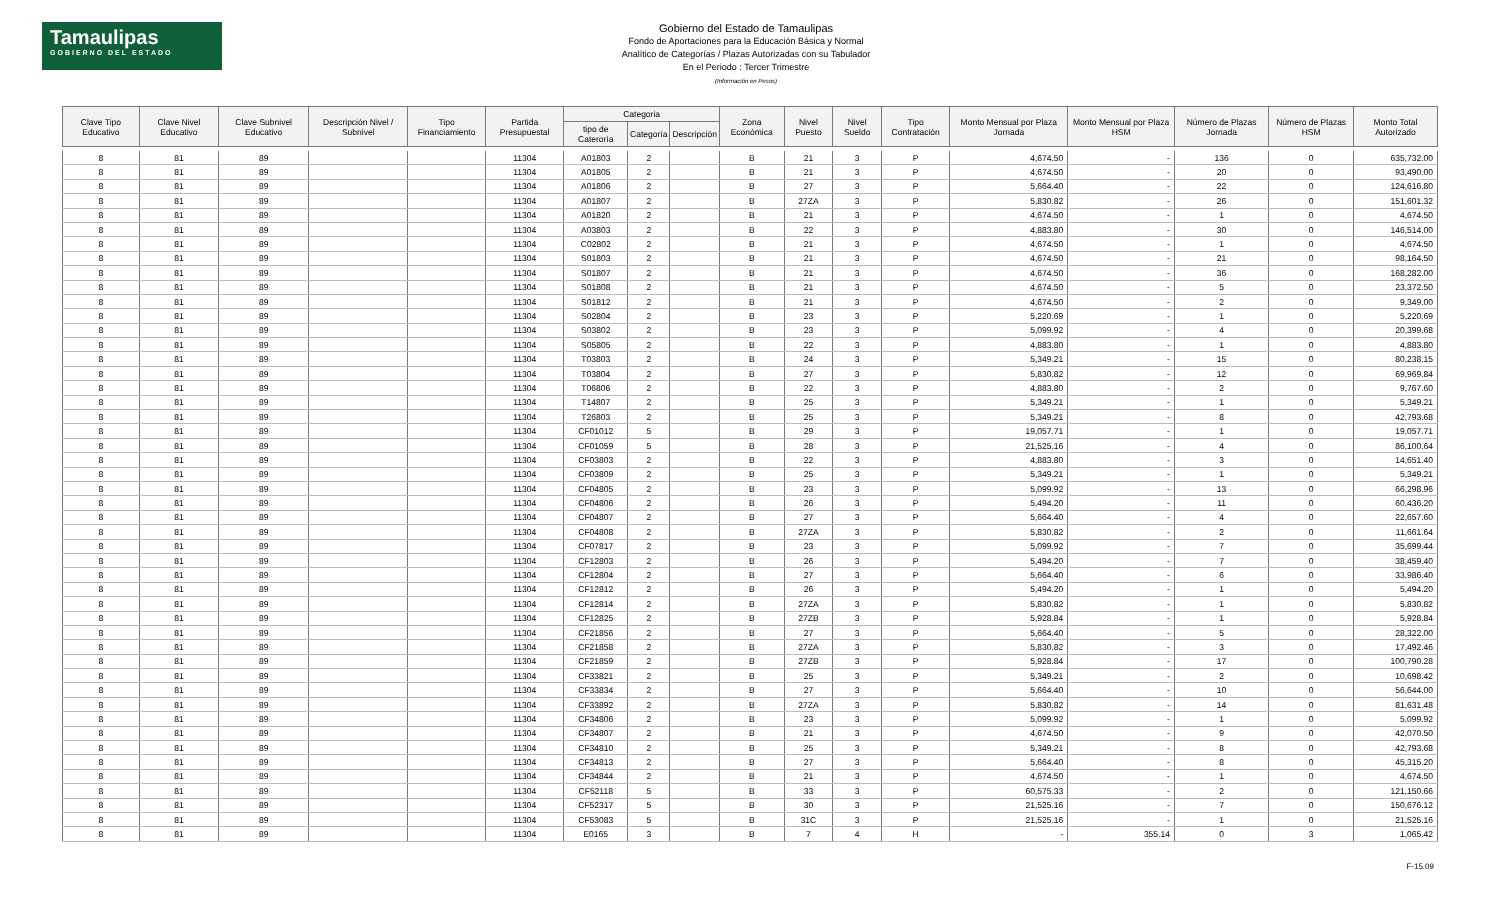Tamaulipas
GOBIERNO DEL ESTADO
Gobierno del Estado de Tamaulipas
Fondo de Aportaciones para la Educación Básica y Normal
Analítico de Categorías / Plazas Autorizadas con su Tabulador
En el Periodo : Tercer Trimestre
(Información en Pesos)
| Clave Tipo Educativo | Clave Nivel Educativo | Clave Subnivel Educativo | Descripción Nivel / Subnivel | Tipo Financiamiento | Partida Presupuestal | Categoria | | | Zona Económica | Nivel Puesto | Nivel Sueldo | Tipo Contratación | Monto Mensual por Plaza Jornada | Monto Mensual por Plaza HSM | Número de Plazas Jornada | Número de Plazas HSM | Monto Total Autorizado |
| --- | --- | --- | --- | --- | --- | --- | --- | --- | --- | --- | --- | --- | --- | --- | --- | --- | --- |
| | | | | | | tipo de Cateroría | Categoría | Descripción | | | | | | | | | |
| 8 | 81 | 89 | | | 11304 | A01803 | 2 | | B | 21 | 3 | P | 4,674.50 | - | 136 | 0 | 635,732.00 |
| 8 | 81 | 89 | | | 11304 | A01805 | 2 | | B | 21 | 3 | P | 4,674.50 | - | 20 | 0 | 93,490.00 |
| 8 | 81 | 89 | | | 11304 | A01806 | 2 | | B | 27 | 3 | P | 5,664.40 | - | 22 | 0 | 124,616.80 |
| 8 | 81 | 89 | | | 11304 | A01807 | 2 | | B | 27ZA | 3 | P | 5,830.82 | - | 26 | 0 | 151,601.32 |
| 8 | 81 | 89 | | | 11304 | A01820 | 2 | | B | 21 | 3 | P | 4,674.50 | - | 1 | 0 | 4,674.50 |
| 8 | 81 | 89 | | | 11304 | A03803 | 2 | | B | 22 | 3 | P | 4,883.80 | - | 30 | 0 | 146,514.00 |
| 8 | 81 | 89 | | | 11304 | C02802 | 2 | | B | 21 | 3 | P | 4,674.50 | - | 1 | 0 | 4,674.50 |
| 8 | 81 | 89 | | | 11304 | S01803 | 2 | | B | 21 | 3 | P | 4,674.50 | - | 21 | 0 | 98,164.50 |
| 8 | 81 | 89 | | | 11304 | S01807 | 2 | | B | 21 | 3 | P | 4,674.50 | - | 36 | 0 | 168,282.00 |
| 8 | 81 | 89 | | | 11304 | S01808 | 2 | | B | 21 | 3 | P | 4,674.50 | - | 5 | 0 | 23,372.50 |
| 8 | 81 | 89 | | | 11304 | S01812 | 2 | | B | 21 | 3 | P | 4,674.50 | - | 2 | 0 | 9,349.00 |
| 8 | 81 | 89 | | | 11304 | S02804 | 2 | | B | 23 | 3 | P | 5,220.69 | - | 1 | 0 | 5,220.69 |
| 8 | 81 | 89 | | | 11304 | S03802 | 2 | | B | 23 | 3 | P | 5,099.92 | - | 4 | 0 | 20,399.68 |
| 8 | 81 | 89 | | | 11304 | S05805 | 2 | | B | 22 | 3 | P | 4,883.80 | - | 1 | 0 | 4,883.80 |
| 8 | 81 | 89 | | | 11304 | T03803 | 2 | | B | 24 | 3 | P | 5,349.21 | - | 15 | 0 | 80,238.15 |
| 8 | 81 | 89 | | | 11304 | T03804 | 2 | | B | 27 | 3 | P | 5,830.82 | - | 12 | 0 | 69,969.84 |
| 8 | 81 | 89 | | | 11304 | T06806 | 2 | | B | 22 | 3 | P | 4,883.80 | - | 2 | 0 | 9,767.60 |
| 8 | 81 | 89 | | | 11304 | T14807 | 2 | | B | 25 | 3 | P | 5,349.21 | - | 1 | 0 | 5,349.21 |
| 8 | 81 | 89 | | | 11304 | T26803 | 2 | | B | 25 | 3 | P | 5,349.21 | - | 8 | 0 | 42,793.68 |
| 8 | 81 | 89 | | | 11304 | CF01012 | 5 | | B | 29 | 3 | P | 19,057.71 | - | 1 | 0 | 19,057.71 |
| 8 | 81 | 89 | | | 11304 | CF01059 | 5 | | B | 28 | 3 | P | 21,525.16 | - | 4 | 0 | 86,100.64 |
| 8 | 81 | 89 | | | 11304 | CF03803 | 2 | | B | 22 | 3 | P | 4,883.80 | - | 3 | 0 | 14,651.40 |
| 8 | 81 | 89 | | | 11304 | CF03809 | 2 | | B | 25 | 3 | P | 5,349.21 | - | 1 | 0 | 5,349.21 |
| 8 | 81 | 89 | | | 11304 | CF04805 | 2 | | B | 23 | 3 | P | 5,099.92 | - | 13 | 0 | 66,298.96 |
| 8 | 81 | 89 | | | 11304 | CF04806 | 2 | | B | 26 | 3 | P | 5,494.20 | - | 11 | 0 | 60,436.20 |
| 8 | 81 | 89 | | | 11304 | CF04807 | 2 | | B | 27 | 3 | P | 5,664.40 | - | 4 | 0 | 22,657.60 |
| 8 | 81 | 89 | | | 11304 | CF04808 | 2 | | B | 27ZA | 3 | P | 5,830.82 | - | 2 | 0 | 11,661.64 |
| 8 | 81 | 89 | | | 11304 | CF07817 | 2 | | B | 23 | 3 | P | 5,099.92 | - | 7 | 0 | 35,699.44 |
| 8 | 81 | 89 | | | 11304 | CF12803 | 2 | | B | 26 | 3 | P | 5,494.20 | - | 7 | 0 | 38,459.40 |
| 8 | 81 | 89 | | | 11304 | CF12804 | 2 | | B | 27 | 3 | P | 5,664.40 | - | 6 | 0 | 33,986.40 |
| 8 | 81 | 89 | | | 11304 | CF12812 | 2 | | B | 26 | 3 | P | 5,494.20 | - | 1 | 0 | 5,494.20 |
| 8 | 81 | 89 | | | 11304 | CF12814 | 2 | | B | 27ZA | 3 | P | 5,830.82 | - | 1 | 0 | 5,830.82 |
| 8 | 81 | 89 | | | 11304 | CF12825 | 2 | | B | 27ZB | 3 | P | 5,928.84 | - | 1 | 0 | 5,928.84 |
| 8 | 81 | 89 | | | 11304 | CF21856 | 2 | | B | 27 | 3 | P | 5,664.40 | - | 5 | 0 | 28,322.00 |
| 8 | 81 | 89 | | | 11304 | CF21858 | 2 | | B | 27ZA | 3 | P | 5,830.82 | - | 3 | 0 | 17,492.46 |
| 8 | 81 | 89 | | | 11304 | CF21859 | 2 | | B | 27ZB | 3 | P | 5,928.84 | - | 17 | 0 | 100,790.28 |
| 8 | 81 | 89 | | | 11304 | CF33821 | 2 | | B | 25 | 3 | P | 5,349.21 | - | 2 | 0 | 10,698.42 |
| 8 | 81 | 89 | | | 11304 | CF33834 | 2 | | B | 27 | 3 | P | 5,664.40 | - | 10 | 0 | 56,644.00 |
| 8 | 81 | 89 | | | 11304 | CF33892 | 2 | | B | 27ZA | 3 | P | 5,830.82 | - | 14 | 0 | 81,631.48 |
| 8 | 81 | 89 | | | 11304 | CF34806 | 2 | | B | 23 | 3 | P | 5,099.92 | - | 1 | 0 | 5,099.92 |
| 8 | 81 | 89 | | | 11304 | CF34807 | 2 | | B | 21 | 3 | P | 4,674.50 | - | 9 | 0 | 42,070.50 |
| 8 | 81 | 89 | | | 11304 | CF34810 | 2 | | B | 25 | 3 | P | 5,349.21 | - | 8 | 0 | 42,793.68 |
| 8 | 81 | 89 | | | 11304 | CF34813 | 2 | | B | 27 | 3 | P | 5,664.40 | - | 8 | 0 | 45,315.20 |
| 8 | 81 | 89 | | | 11304 | CF34844 | 2 | | B | 21 | 3 | P | 4,674.50 | - | 1 | 0 | 4,674.50 |
| 8 | 81 | 89 | | | 11304 | CF52118 | 5 | | B | 33 | 3 | P | 60,575.33 | - | 2 | 0 | 121,150.66 |
| 8 | 81 | 89 | | | 11304 | CF52317 | 5 | | B | 30 | 3 | P | 21,525.16 | - | 7 | 0 | 150,676.12 |
| 8 | 81 | 89 | | | 11304 | CF53083 | 5 | | B | 31C | 3 | P | 21,525.16 | - | 1 | 0 | 21,525.16 |
| 8 | 81 | 89 | | | 11304 | E0165 | 3 | | B | 7 | 4 | H | - | 355.14 | 0 | 3 | 1,065.42 |
F-15.09